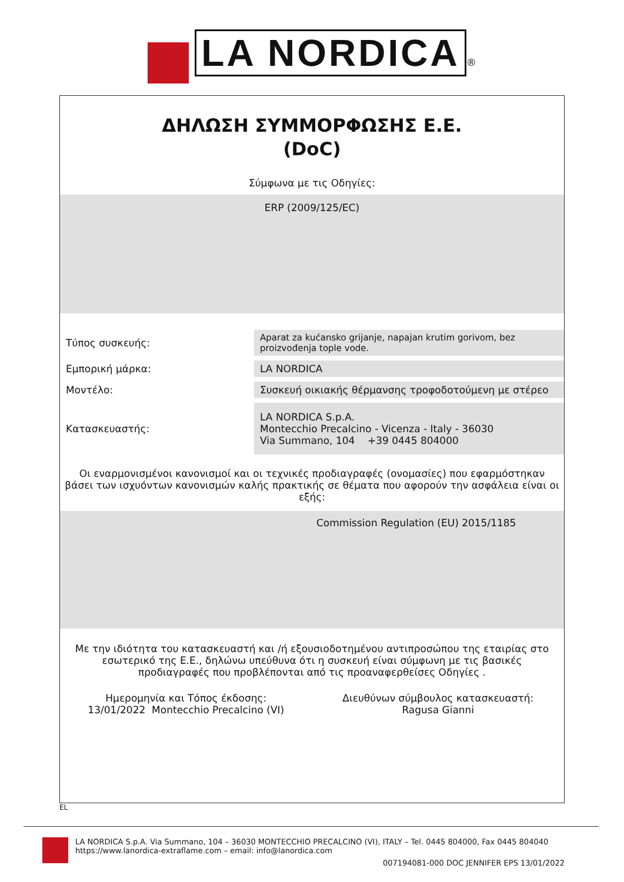LA NORDICA ®
ΔΗΛΩΣΗ ΣΥΜΜΟΡΦΩΣΗΣ Ε.Ε.
(DoC)
Σύμφωνα με τις Οδηγίες:
ERP (2009/125/EC)
| Τύπος συσκευής: | Aparat za kućansko grijanje, napajan krutim gorivom, bez proizvođenja tople vode. |
| Εμπορική μάρκα: | LA NORDICA |
| Μοντέλο: | Συσκευή οικιακής θέρμανσης τροφοδοτούμενη με στέρεο |
| Κατασκευαστής: | LA NORDICA S.p.A. Montecchio Precalcino - Vicenza - Italy - 36030 Via Summano, 104 +39 0445 804000 |
Οι εναρμονισμένοι κανονισμοί και οι τεχνικές προδιαγραφές (ονομασίες) που εφαρμόστηκαν βάσει των ισχυόντων κανονισμών καλής πρακτικής σε θέματα που αφορούν την ασφάλεια είναι οι εξής:
Commission Regulation (EU) 2015/1185
Με την ιδιότητα του κατασκευαστή και /ή εξουσιοδοτημένου αντιπροσώπου της εταιρίας στο εσωτερικό της Ε.Ε., δηλώνω υπεύθυνα ότι η συσκευή είναι σύμφωνη με τις βασικές προδιαγραφές που προβλέπονται από τις προαναφερθείσες Οδηγίες .
Ημερομηνία και Τόπος έκδοσης:
13/01/2022 Montecchio Precalcino (VI)
Διευθύνων σύμβουλος κατασκευαστή:
Ragusa Gianni
EL
LA NORDICA S.p.A. Via Summano, 104 – 36030 MONTECCHIO PRECALCINO (VI), ITALY – Tel. 0445 804000, Fax 0445 804040
https://www.lanordica-extraflame.com – email: info@lanordica.com
007194081-000 DOC JENNIFER EPS 13/01/2022